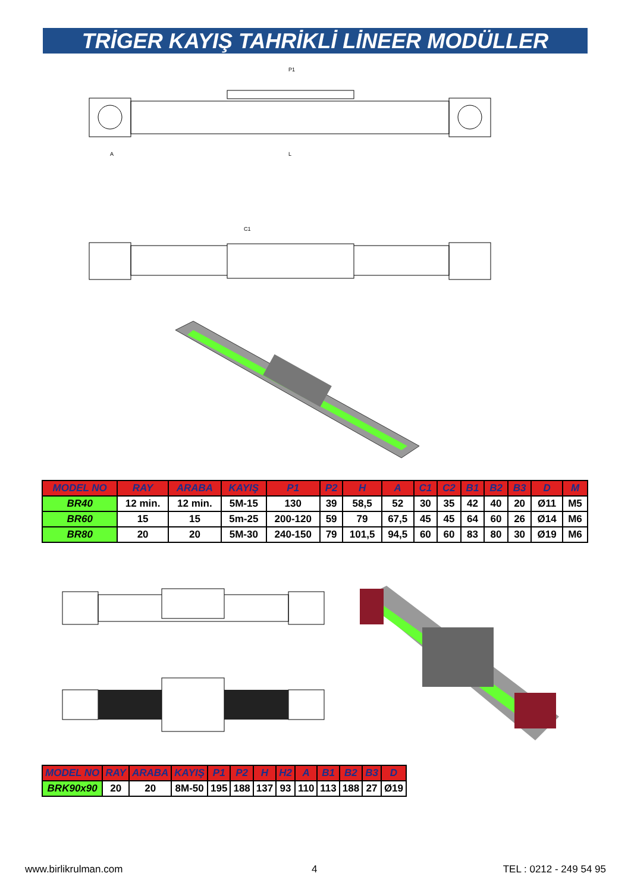TRİGER KAYIŞ TAHRİKLİ LİNEER MODÜLLER
P1
L
A
C1
| MODEL NO | RAY | ARABA | KAYIŞ | P1 | P2 | H | A | C1 | C2 | B1 | B2 | B3 | D | M |
| --- | --- | --- | --- | --- | --- | --- | --- | --- | --- | --- | --- | --- | --- | --- |
| BR40 | 12 min. | 12 min. | 5M-15 | 130 | 39 | 58,5 | 52 | 30 | 35 | 42 | 40 | 20 | Ø11 | M5 |
| BR60 | 15 | 15 | 5m-25 | 200-120 | 59 | 79 | 67,5 | 45 | 45 | 64 | 60 | 26 | Ø14 | M6 |
| BR80 | 20 | 20 | 5M-30 | 240-150 | 79 | 101,5 | 94,5 | 60 | 60 | 83 | 80 | 30 | Ø19 | M6 |
| MODEL NO | RAY | ARABA | KAYIŞ | P1 | P2 | H | H2 | A | B1 | B2 | B3 | D |
| --- | --- | --- | --- | --- | --- | --- | --- | --- | --- | --- | --- | --- |
| BRK90x90 | 20 | 20 | 8M-50 | 195 | 188 | 137 | 93 | 110 | 113 | 188 | 27 | Ø19 |
www.birlikrulman.com 4 TEL : 0212 - 249 54 95